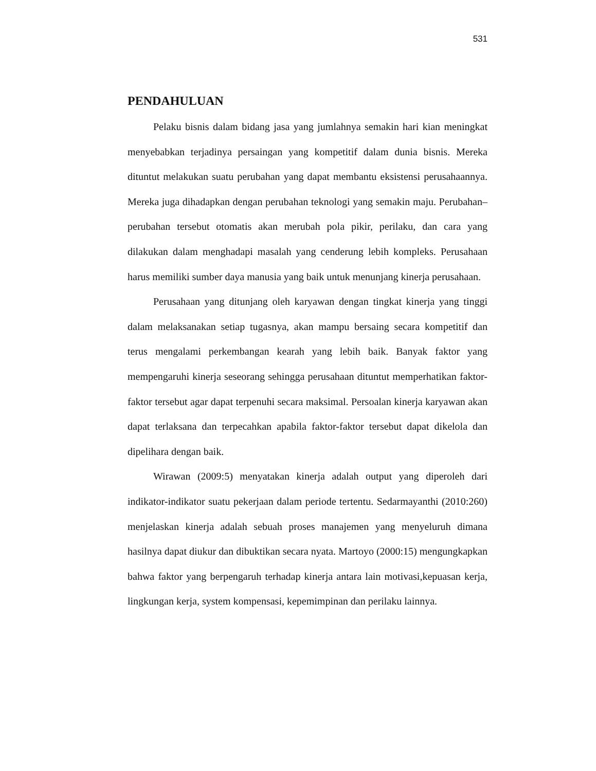531
PENDAHULUAN
Pelaku bisnis dalam bidang jasa yang jumlahnya semakin hari kian meningkat menyebabkan terjadinya persaingan yang kompetitif dalam dunia bisnis. Mereka dituntut melakukan suatu perubahan yang dapat membantu eksistensi perusahaannya. Mereka juga dihadapkan dengan perubahan teknologi yang semakin maju. Perubahan–perubahan tersebut otomatis akan merubah pola pikir, perilaku, dan cara yang dilakukan dalam menghadapi masalah yang cenderung lebih kompleks. Perusahaan harus memiliki sumber daya manusia yang baik untuk menunjang kinerja perusahaan.
Perusahaan yang ditunjang oleh karyawan dengan tingkat kinerja yang tinggi dalam melaksanakan setiap tugasnya, akan mampu bersaing secara kompetitif dan terus mengalami perkembangan kearah yang lebih baik. Banyak faktor yang mempengaruhi kinerja seseorang sehingga perusahaan dituntut memperhatikan faktor-faktor tersebut agar dapat terpenuhi secara maksimal. Persoalan kinerja karyawan akan dapat terlaksana dan terpecahkan apabila faktor-faktor tersebut dapat dikelola dan dipelihara dengan baik.
Wirawan (2009:5) menyatakan kinerja adalah output yang diperoleh dari indikator-indikator suatu pekerjaan dalam periode tertentu. Sedarmayanthi (2010:260) menjelaskan kinerja adalah sebuah proses manajemen yang menyeluruh dimana hasilnya dapat diukur dan dibuktikan secara nyata. Martoyo (2000:15) mengungkapkan bahwa faktor yang berpengaruh terhadap kinerja antara lain motivasi,kepuasan kerja, lingkungan kerja, system kompensasi, kepemimpinan dan perilaku lainnya.